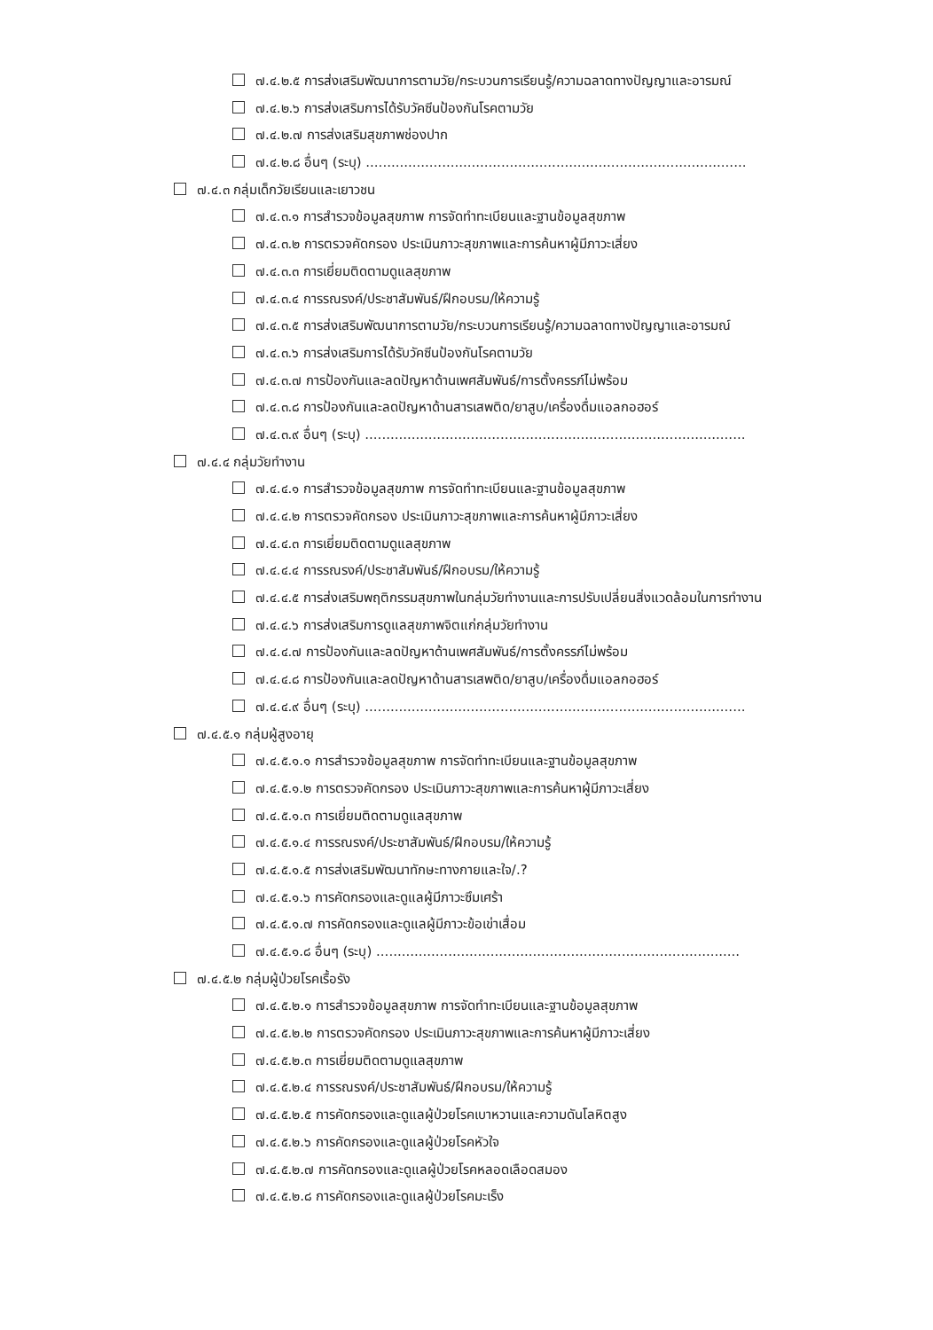๗.๔.๒.๕ การส่งเสริมพัฒนาการตามวัย/กระบวนการเรียนรู้/ความฉลาดทางปัญญาและอารมณ์
๗.๔.๒.๖ การส่งเสริมการได้รับวัคซีนป้องกันโรคตามวัย
๗.๔.๒.๗ การส่งเสริมสุขภาพช่องปาก
๗.๔.๒.๘ อื่นๆ (ระบุ) ..........................................................................................
๗.๔.๓ กลุ่มเด็กวัยเรียนและเยาวชน
๗.๔.๓.๑ การสำรวจข้อมูลสุขภาพ การจัดทำทะเบียนและฐานข้อมูลสุขภาพ
๗.๔.๓.๒ การตรวจคัดกรอง ประเมินภาวะสุขภาพและการค้นหาผู้มีภาวะเสี่ยง
๗.๔.๓.๓ การเยี่ยมติดตามดูแลสุขภาพ
๗.๔.๓.๔ การรณรงค์/ประชาสัมพันธ์/ฝึกอบรม/ให้ความรู้
๗.๔.๓.๕ การส่งเสริมพัฒนาการตามวัย/กระบวนการเรียนรู้/ความฉลาดทางปัญญาและอารมณ์
๗.๔.๓.๖ การส่งเสริมการได้รับวัคซีนป้องกันโรคตามวัย
๗.๔.๓.๗ การป้องกันและลดปัญหาด้านเพศสัมพันธ์/การตั้งครรภ์ไม่พร้อม
๗.๔.๓.๘ การป้องกันและลดปัญหาด้านสารเสพติด/ยาสูบ/เครื่องดื่มแอลกอฮอร์
๗.๔.๓.๙ อื่นๆ (ระบุ) ..........................................................................................
๗.๔.๔ กลุ่มวัยทำงาน
๗.๔.๔.๑ การสำรวจข้อมูลสุขภาพ การจัดทำทะเบียนและฐานข้อมูลสุขภาพ
๗.๔.๔.๒ การตรวจคัดกรอง ประเมินภาวะสุขภาพและการค้นหาผู้มีภาวะเสี่ยง
๗.๔.๔.๓ การเยี่ยมติดตามดูแลสุขภาพ
๗.๔.๔.๔ การรณรงค์/ประชาสัมพันธ์/ฝึกอบรม/ให้ความรู้
๗.๔.๔.๕ การส่งเสริมพฤติกรรมสุขภาพในกลุ่มวัยทำงานและการปรับเปลี่ยนสิ่งแวดล้อมในการทำงาน
๗.๔.๔.๖ การส่งเสริมการดูแลสุขภาพจิตแก่กลุ่มวัยทำงาน
๗.๔.๔.๗ การป้องกันและลดปัญหาด้านเพศสัมพันธ์/การตั้งครรภ์ไม่พร้อม
๗.๔.๔.๘ การป้องกันและลดปัญหาด้านสารเสพติด/ยาสูบ/เครื่องดื่มแอลกอฮอร์
๗.๔.๔.๙ อื่นๆ (ระบุ) ..........................................................................................
๗.๔.๕.๑ กลุ่มผู้สูงอายุ
๗.๔.๕.๑.๑ การสำรวจข้อมูลสุขภาพ การจัดทำทะเบียนและฐานข้อมูลสุขภาพ
๗.๔.๕.๑.๒ การตรวจคัดกรอง ประเมินภาวะสุขภาพและการค้นหาผู้มีภาวะเสี่ยง
๗.๔.๕.๑.๓ การเยี่ยมติดตามดูแลสุขภาพ
๗.๔.๕.๑.๔ การรณรงค์/ประชาสัมพันธ์/ฝึกอบรม/ให้ความรู้
๗.๔.๕.๑.๕ การส่งเสริมพัฒนาทักษะทางกายและใจ/.?
๗.๔.๕.๑.๖ การคัดกรองและดูแลผู้มีภาวะซึมเศร้า
๗.๔.๕.๑.๗ การคัดกรองและดูแลผู้มีภาวะข้อเข่าเสื่อม
๗.๔.๕.๑.๘ อื่นๆ (ระบุ) ......................................................................................
๗.๔.๕.๒ กลุ่มผู้ป่วยโรคเรื้อรัง
๗.๔.๕.๒.๑ การสำรวจข้อมูลสุขภาพ การจัดทำทะเบียนและฐานข้อมูลสุขภาพ
๗.๔.๕.๒.๒ การตรวจคัดกรอง ประเมินภาวะสุขภาพและการค้นหาผู้มีภาวะเสี่ยง
๗.๔.๕.๒.๓ การเยี่ยมติดตามดูแลสุขภาพ
๗.๔.๕.๒.๔ การรณรงค์/ประชาสัมพันธ์/ฝึกอบรม/ให้ความรู้
๗.๔.๕.๒.๕ การคัดกรองและดูแลผู้ป่วยโรคเบาหวานและความดันโลหิตสูง
๗.๔.๕.๒.๖ การคัดกรองและดูแลผู้ป่วยโรคหัวใจ
๗.๔.๕.๒.๗ การคัดกรองและดูแลผู้ป่วยโรคหลอดเลือดสมอง
๗.๔.๕.๒.๘ การคัดกรองและดูแลผู้ป่วยโรคมะเร็ง